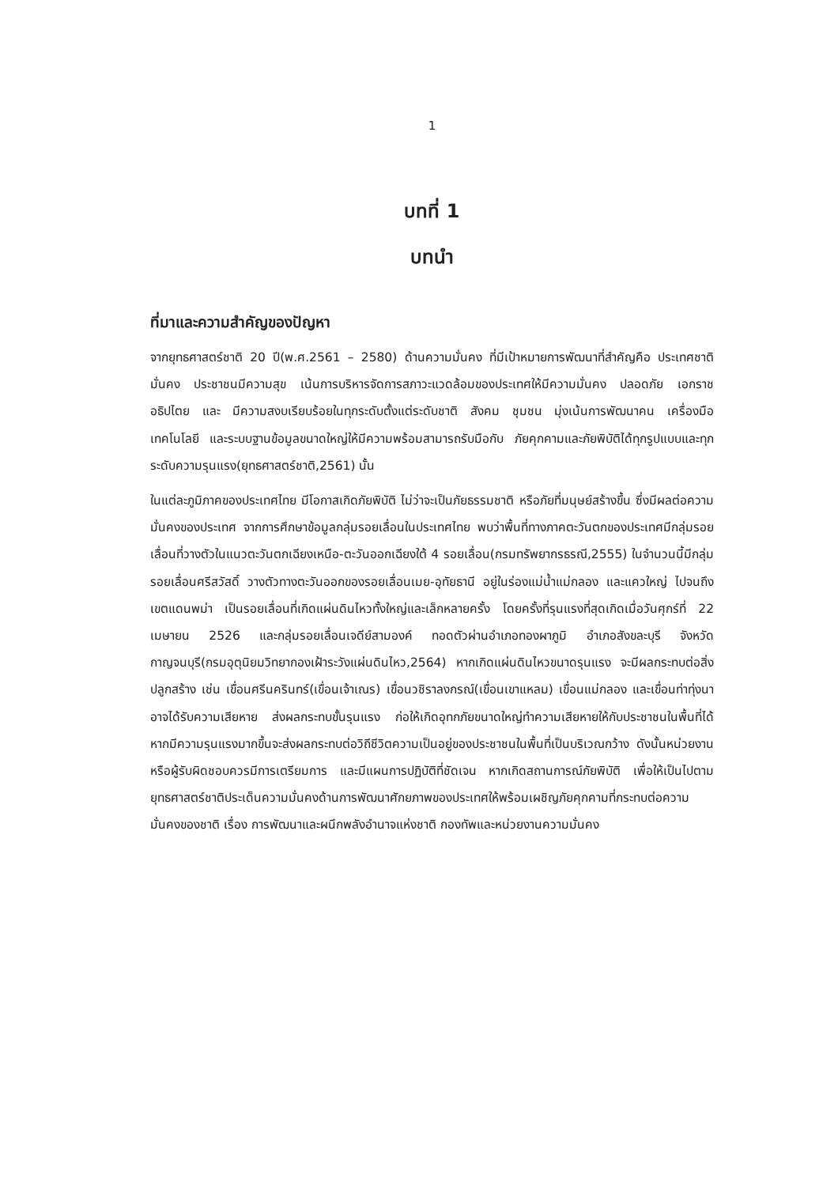1
บทที่ 1
บทนำ
ที่มาและความสำคัญของปัญหา
จากยุทธศาสตร์ชาติ 20 ปี(พ.ศ.2561 – 2580) ด้านความมั่นคง ที่มีเป้าหมายการพัฒนาที่สำคัญคือ ประเทศชาติมั่นคง ประชาชนมีความสุข เน้นการบริหารจัดการสภาวะแวดล้อมของประเทศให้มีความมั่นคง ปลอดภัย เอกราช อธิปไตย และ มีความสงบเรียบร้อยในทุกระดับตั้งแต่ระดับชาติ สังคม ชุมชน มุ่งเน้นการพัฒนาคน เครื่องมือ เทคโนโลยี และระบบฐานข้อมูลขนาดใหญ่ให้มีความพร้อมสามารถรับมือกับ ภัยคุกคามและภัยพิบัติได้ทุกรูปแบบและทุกระดับความรุนแรง(ยุทธศาสตร์ชาติ,2561) นั้น
ในแต่ละภูมิภาคของประเทศไทย มีโอกาสเกิดภัยพิบัติ ไม่ว่าจะเป็นภัยธรรมชาติ หรือภัยที่มนุษย์สร้างขึ้น ซึ่งมีผลต่อความมั่นคงของประเทศ จากการศึกษาข้อมูลกลุ่มรอยเลื่อนในประเทศไทย พบว่าพื้นที่ทางภาคตะวันตกของประเทศมีกลุ่มรอยเลื่อนที่วางตัวในแนวตะวันตกเฉียงเหนือ-ตะวันออกเฉียงใต้ 4 รอยเลื่อน(กรมทรัพยากรธรณี,2555) ในจำนวนนี้มีกลุ่มรอยเลื่อนศรีสวัสดิ์ วางตัวทางตะวันออกของรอยเลื่อนเมย-อุทัยธานี อยู่ในร่องแม่น้ำแม่กลอง และแควใหญ่ ไปจนถึงเขตแดนพม่า เป็นรอยเลื่อนที่เกิดแผ่นดินไหวทั้งใหญ่และเล็กหลายครั้ง โดยครั้งที่รุนแรงที่สุดเกิดเมื่อวันศุกร์ที่ 22 เมษายน 2526 และกลุ่มรอยเลื่อนเจดีย์สามองค์ ทอดตัวผ่านอำเภอทองผาภูมิ อำเภอสังขละบุรี จังหวัดกาญจนบุรี(กรมอุตุนิยมวิทยากองเฝ้าระวังแผ่นดินไหว,2564) หากเกิดแผ่นดินไหวขนาดรุนแรง จะมีผลกระทบต่อสิ่งปลูกสร้าง เช่น เขื่อนศรีนครินทร์(เขื่อนเจ้าเณร) เขื่อนวชิราลงกรณ์(เขื่อนเขาแหลม) เขื่อนแม่กลอง และเขื่อนท่าทุ่งนา อาจได้รับความเสียหาย ส่งผลกระทบขั้นรุนแรง ก่อให้เกิดอุทกภัยขนาดใหญ่ทำความเสียหายให้กับประชาชนในพื้นที่ได้ หากมีความรุนแรงมากขึ้นจะส่งผลกระทบต่อวิถีชีวิตความเป็นอยู่ของประชาชนในพื้นที่เป็นบริเวณกว้าง ดังนั้นหน่วยงานหรือผู้รับผิดชอบควรมีการเตรียมการ และมีแผนการปฏิบัติที่ชัดเจน หากเกิดสถานการณ์ภัยพิบัติ เพื่อให้เป็นไปตามยุทธศาสตร์ชาติประเด็นความมั่นคงด้านการพัฒนาศักยภาพของประเทศให้พร้อมเผชิญภัยคุกคามที่กระทบต่อความมั่นคงของชาติ เรื่อง การพัฒนาและผนึกพลังอำนาจแห่งชาติ กองทัพและหน่วยงานความมั่นคง